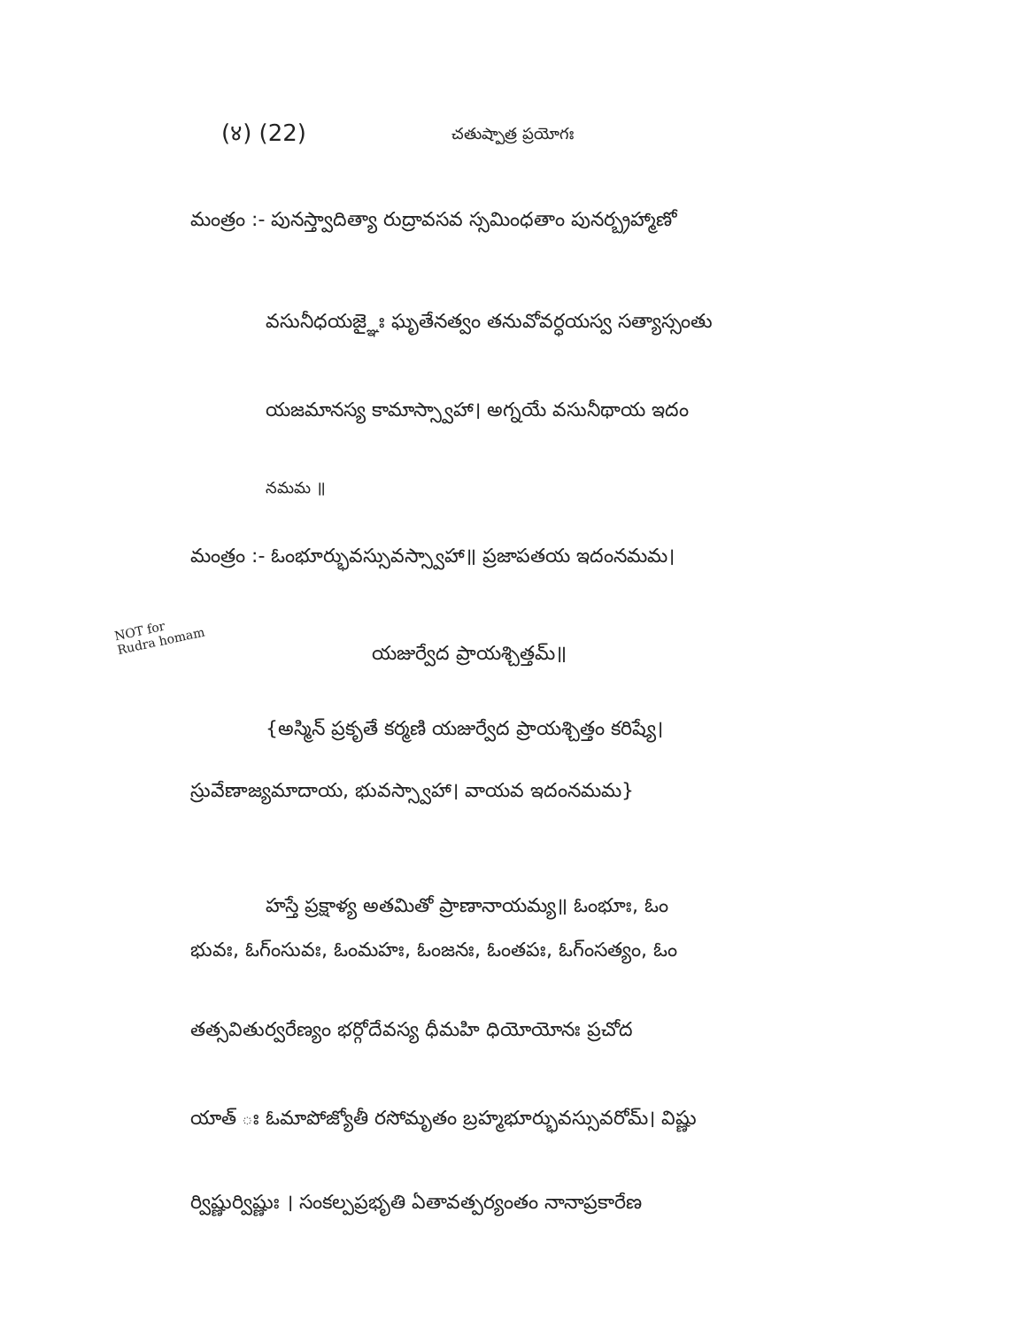(४) (22) చతుష్పాత్ర ప్రయోగః
మంత్రం :- పునస్త్వాదిత్యా రుద్రావసవ స్సమింధతాం పునర్బ్రహ్మాణో
వసునీధయజ్ఞైః ఘృతేనత్వం తనువోవర్ధయస్వ సత్యాస్సంతు
యజమానస్య కామాస్స్వాహా। అగ్నయే వసునీథాయ ఇదం
నమమ ॥
మంత్రం :- ఓంభూర్భువస్సువస్స్వాహా॥ ప్రజాపతయ ఇదంనమమ।
NOT for
Rudra homam
యజుర్వేద ప్రాయశ్చిత్తమ్॥
{అస్మిన్ ప్రకృతే కర్మణి యజుర్వేద ప్రాయశ్చిత్తం కరిష్యే।
స్రువేణాజ్యమాదాయ, భువస్స్వాహా। వాయవ ఇదంనమమ}
హస్తే ప్రక్షాళ్య అతమితో ప్రాణానాయమ్య॥ ఓంభూః, ఓం
భువః, ఓగ్ంసువః, ఓంమహః, ఓంజనః, ఓంతపః, ఓగ్ంసత్యం, ఓం
తత్సవితుర్వరేణ్యం భర్గోదేవస్య ధీమహి ధియోయోనః ప్రచోద
యాత్ ః ఓమాపోజ్యోతీ రసోమృతం బ్రహ్మభూర్భువస్సువరోమ్। విష్ణు
ర్విష్ణుర్విష్ణుః । సంకల్పప్రభృతి ఏతావత్పర్యంతం నానాప్రకారేణ